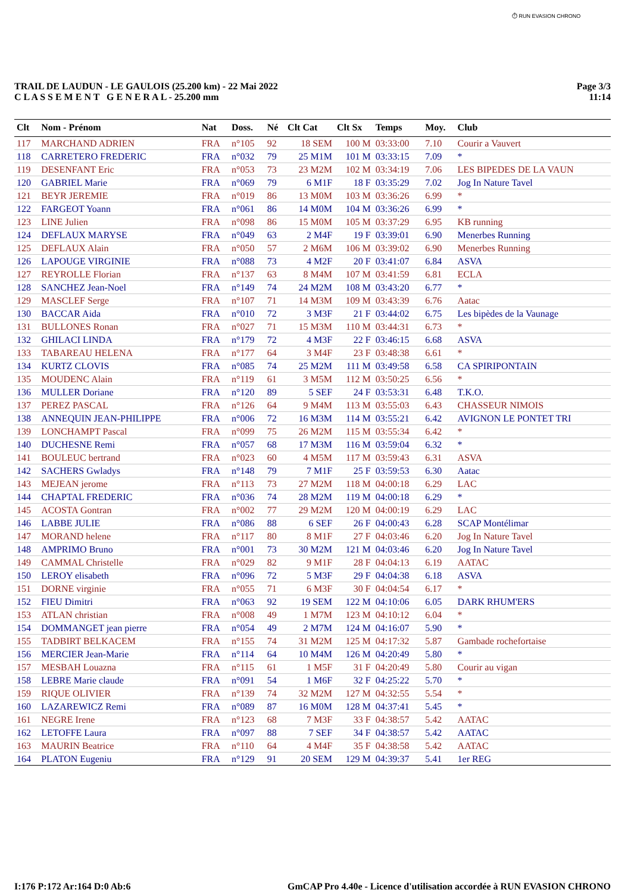⏱ RUN EVASION CHRONO
TRAIL DE LAUDUN - LE GAULOIS (25.200 km) - 22 Mai 2022
C L A S S E M E N T G E N E R A L - 25.200 mm
Page 3/3
11:14
| Clt | Nom - Prénom | Nat | Doss. | Né | Clt Cat | Clt Sx | Temps | Moy. | Club |
| --- | --- | --- | --- | --- | --- | --- | --- | --- | --- |
| 117 | MARCHAND ADRIEN | FRA | n°105 | 92 | 18 SEM | 100 M | 03:33:00 | 7.10 | Courir a Vauvert |
| 118 | CARRETERO FREDERIC | FRA | n°032 | 79 | 25 M1M | 101 M | 03:33:15 | 7.09 | * |
| 119 | DESENFANT Eric | FRA | n°053 | 73 | 23 M2M | 102 M | 03:34:19 | 7.06 | LES BIPEDES DE LA VAUN |
| 120 | GABRIEL Marie | FRA | n°069 | 79 | 6 M1F | 18 F | 03:35:29 | 7.02 | Jog In Nature Tavel |
| 121 | BEYR JEREMIE | FRA | n°019 | 86 | 13 M0M | 103 M | 03:36:26 | 6.99 | * |
| 122 | FARGEOT Yoann | FRA | n°061 | 86 | 14 M0M | 104 M | 03:36:26 | 6.99 | * |
| 123 | LINE Julien | FRA | n°098 | 86 | 15 M0M | 105 M | 03:37:29 | 6.95 | KB running |
| 124 | DEFLAUX MARYSE | FRA | n°049 | 63 | 2 M4F | 19 F | 03:39:01 | 6.90 | Menerbes Running |
| 125 | DEFLAUX Alain | FRA | n°050 | 57 | 2 M6M | 106 M | 03:39:02 | 6.90 | Menerbes Running |
| 126 | LAPOUGE VIRGINIE | FRA | n°088 | 73 | 4 M2F | 20 F | 03:41:07 | 6.84 | ASVA |
| 127 | REYROLLE Florian | FRA | n°137 | 63 | 8 M4M | 107 M | 03:41:59 | 6.81 | ECLA |
| 128 | SANCHEZ Jean-Noel | FRA | n°149 | 74 | 24 M2M | 108 M | 03:43:20 | 6.77 | * |
| 129 | MASCLEF Serge | FRA | n°107 | 71 | 14 M3M | 109 M | 03:43:39 | 6.76 | Aatac |
| 130 | BACCAR Aida | FRA | n°010 | 72 | 3 M3F | 21 F | 03:44:02 | 6.75 | Les bipèdes de la Vaunage |
| 131 | BULLONES Ronan | FRA | n°027 | 71 | 15 M3M | 110 M | 03:44:31 | 6.73 | * |
| 132 | GHILACI LINDA | FRA | n°179 | 72 | 4 M3F | 22 F | 03:46:15 | 6.68 | ASVA |
| 133 | TABAREAU HELENA | FRA | n°177 | 64 | 3 M4F | 23 F | 03:48:38 | 6.61 | * |
| 134 | KURTZ CLOVIS | FRA | n°085 | 74 | 25 M2M | 111 M | 03:49:58 | 6.58 | CA SPIRIPONTAIN |
| 135 | MOUDENC Alain | FRA | n°119 | 61 | 3 M5M | 112 M | 03:50:25 | 6.56 | * |
| 136 | MULLER Doriane | FRA | n°120 | 89 | 5 SEF | 24 F | 03:53:31 | 6.48 | T.K.O. |
| 137 | PEREZ PASCAL | FRA | n°126 | 64 | 9 M4M | 113 M | 03:55:03 | 6.43 | CHASSEUR NIMOIS |
| 138 | ANNEQUIN JEAN-PHILIPPE | FRA | n°006 | 72 | 16 M3M | 114 M | 03:55:21 | 6.42 | AVIGNON LE PONTET TRI |
| 139 | LONCHAMPT Pascal | FRA | n°099 | 75 | 26 M2M | 115 M | 03:55:34 | 6.42 | * |
| 140 | DUCHESNE Remi | FRA | n°057 | 68 | 17 M3M | 116 M | 03:59:04 | 6.32 | * |
| 141 | BOULEUC bertrand | FRA | n°023 | 60 | 4 M5M | 117 M | 03:59:43 | 6.31 | ASVA |
| 142 | SACHERS Gwladys | FRA | n°148 | 79 | 7 M1F | 25 F | 03:59:53 | 6.30 | Aatac |
| 143 | MEJEAN jerome | FRA | n°113 | 73 | 27 M2M | 118 M | 04:00:18 | 6.29 | LAC |
| 144 | CHAPTAL FREDERIC | FRA | n°036 | 74 | 28 M2M | 119 M | 04:00:18 | 6.29 | * |
| 145 | ACOSTA Gontran | FRA | n°002 | 77 | 29 M2M | 120 M | 04:00:19 | 6.29 | LAC |
| 146 | LABBE JULIE | FRA | n°086 | 88 | 6 SEF | 26 F | 04:00:43 | 6.28 | SCAP Montélimar |
| 147 | MORAND helene | FRA | n°117 | 80 | 8 M1F | 27 F | 04:03:46 | 6.20 | Jog In Nature Tavel |
| 148 | AMPRIMO Bruno | FRA | n°001 | 73 | 30 M2M | 121 M | 04:03:46 | 6.20 | Jog In Nature Tavel |
| 149 | CAMMAL Christelle | FRA | n°029 | 82 | 9 M1F | 28 F | 04:04:13 | 6.19 | AATAC |
| 150 | LEROY elisabeth | FRA | n°096 | 72 | 5 M3F | 29 F | 04:04:38 | 6.18 | ASVA |
| 151 | DORNE virginie | FRA | n°055 | 71 | 6 M3F | 30 F | 04:04:54 | 6.17 | * |
| 152 | FIEU Dimitri | FRA | n°063 | 92 | 19 SEM | 122 M | 04:10:06 | 6.05 | DARK RHUM'ERS |
| 153 | ATLAN christian | FRA | n°008 | 49 | 1 M7M | 123 M | 04:10:12 | 6.04 | * |
| 154 | DOMMANGET jean pierre | FRA | n°054 | 49 | 2 M7M | 124 M | 04:16:07 | 5.90 | * |
| 155 | TADBIRT BELKACEM | FRA | n°155 | 74 | 31 M2M | 125 M | 04:17:32 | 5.87 | Gambade rochefortaise |
| 156 | MERCIER Jean-Marie | FRA | n°114 | 64 | 10 M4M | 126 M | 04:20:49 | 5.80 | * |
| 157 | MESBAH Louazna | FRA | n°115 | 61 | 1 M5F | 31 F | 04:20:49 | 5.80 | Courir au vigan |
| 158 | LEBRE Marie claude | FRA | n°091 | 54 | 1 M6F | 32 F | 04:25:22 | 5.70 | * |
| 159 | RIQUE OLIVIER | FRA | n°139 | 74 | 32 M2M | 127 M | 04:32:55 | 5.54 | * |
| 160 | LAZAREWICZ Remi | FRA | n°089 | 87 | 16 M0M | 128 M | 04:37:41 | 5.45 | * |
| 161 | NEGRE Irene | FRA | n°123 | 68 | 7 M3F | 33 F | 04:38:57 | 5.42 | AATAC |
| 162 | LETOFFE Laura | FRA | n°097 | 88 | 7 SEF | 34 F | 04:38:57 | 5.42 | AATAC |
| 163 | MAURIN Beatrice | FRA | n°110 | 64 | 4 M4F | 35 F | 04:38:58 | 5.42 | AATAC |
| 164 | PLATON Eugeniu | FRA | n°129 | 91 | 20 SEM | 129 M | 04:39:37 | 5.41 | 1er REG |
I:176 P:172 Ar:164 D:0 Ab:6 GmCAP Pro 4.40e - Licence d'utilisation accordée à RUN EVASION CHRONO